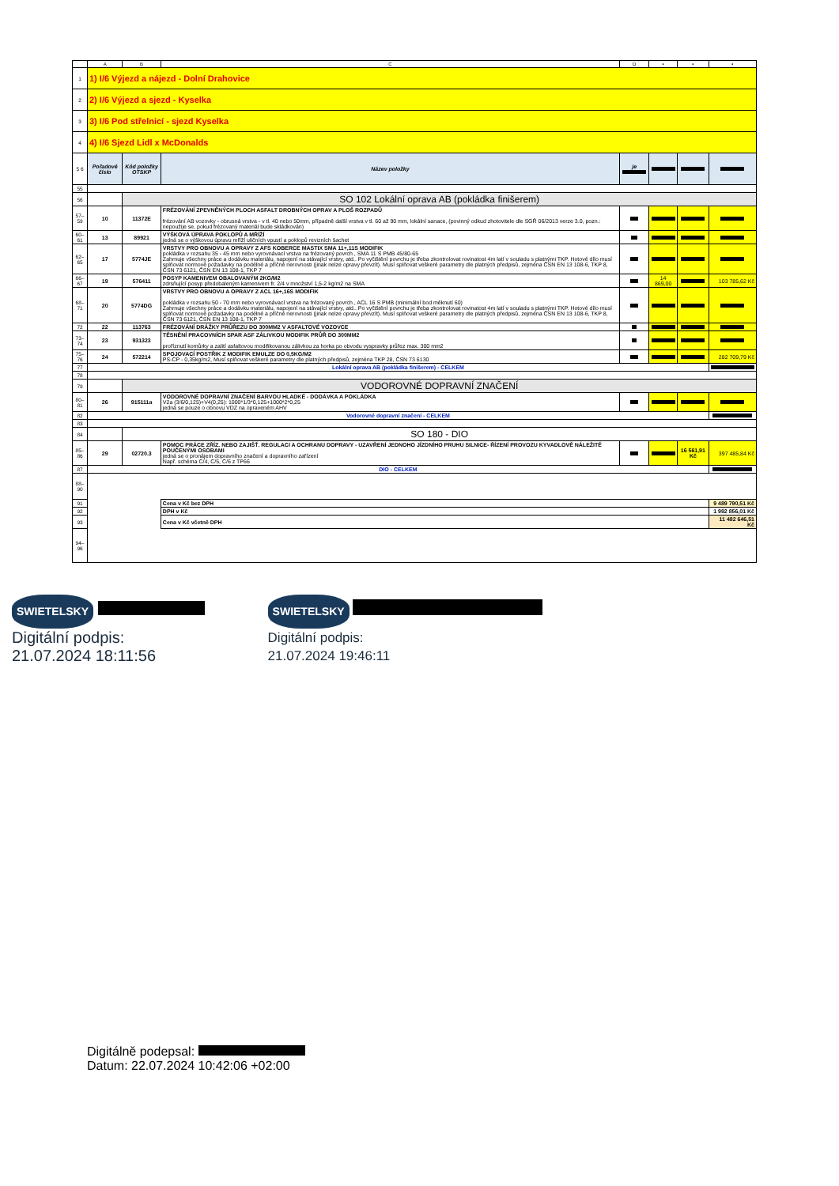| | A | B | C | D | ▪ | ▪ | ▪ |
| --- | --- | --- | --- | --- | --- | --- | --- |
| 1 | 1) I/6 Výjezd a nájezd - Dolní Drahovice | | | | | | |
| 2 | 2) I/6 Výjezd a sjezd - Kyselka | | | | | | |
| 3 | 3) I/6 Pod střelnicí - sjezd Kyselka | | | | | | |
| 4 | 4) I/6 Sjezd Lidl x McDonalds | | | | | | |
| 5 6 | Pořadové číslo | Kód položky OTSKP | Název položky | je | | | |
| 55 | | | | | | | |
| 56 | | SO 102 Lokální oprava AB (pokládka finišerem) | | | | | |
| 57–59 | 10 | 11372E | FRÉZOVÁNÍ ZPEVNĚNÝCH PLOCH ASFALT DROBNÝCH OPRAV A PLOŠ ROZPADŮ frézování AB vozovky - obrusná vrstva - v tl. 40 nebo 50mm, případně další vrstva v tl. 60 až 90 mm, lokální sanace, (povinný odkud zhotovitele dle SGŘ 06/2013 verze 3.0, pozn.: nepoužije se, pokud frézovaný materiál bude skládkován) | | | | |
| 60–61 | 13 | 89921 | VÝŠKOVÁ ÚPRAVA POKLOPŮ A MŘÍŽÍ jedná se o výškovou úpravu mříží uličních vpustí a poklopů revizních šachet | | | | |
| 62–65 | 17 | 5774JE | VRSTVY PRO OBNOVU A OPRAVY Z AFS KOBERCE MASTIX SMA 11+,11S MODIFIK pokládka v rozsahu 35 - 45 mm nebo vyrovnávací vrstva na frézovaný povrch , SMA 11 S PMB 45/80-65 Zahrnuje všechny práce a dodávku materiálu, napojení na stávající vrstvy, atd.. Po vyčištění povrchu je třeba zkontrolovat rovinatost 4m latí v souladu s platnými TKP. Hotové dílo musí splňovat normové požadavky na podélné a příčné nerovnosti (jinak nelze opravy převzít). Musí splňovat veškeré parametry dle platných předpisů, zejména ČSN EN 13 108-6, TKP 8, ČSN 73 6121, ČSN EN 13 108-1, TKP 7 | | | | |
| 66–67 | 19 | 576411 | POSYP KAMENIVEM OBALOVANÝM 2KG/M2 zdrsňující posyp předobaleným kamenivem fr. 2/4 v množství 1,5-2 kg/m2 na SMA | | 14 869,00 | | 103 785,62 Kč |
| 68–71 | 20 | 5774DG | VRSTVY PRO OBNOVU A OPRAVY Z ACL 16+,16S MODIFIK pokládka v rozsahu 50 - 70 mm nebo vyrovnávací vrstva na frézovaný povrch , ACL 16 S PMB (minimální bod měknutí 60) Zahrnuje všechny práce a dodávku materiálu, napojení na stávající vrstvy, atd.. Po vyčištění povrchu je třeba zkontrolovat rovinatost 4m latí v souladu s platnými TKP. Hotové dílo musí splňovat normové požadavky na podélné a příčné nerovnosti (jinak nelze opravy převzít). Musí splňovat veškeré parametry dle platných předpisů, zejména ČSN EN 13 108-6, TKP 8, ČSN 73 6121, ČSN EN 13 108-1, TKP 7 | | | | |
| 72 | 22 | 113763 | FRÉZOVÁNÍ DRÁŽKY PRŮŘEZU DO 300MM2 V ASFALTOVÉ VOZOVCE | | | | |
| 73–74 | 23 | 931323 | TĚSNĚNÍ PRACOVNÍCH SPAR ASF ZÁLIVKOU MODIFIK PRŮŘ DO 300MM2 proříznutí komůrky a zalití asfaltovou modifikovanou zálivkou za horka po obvodu vyspravky průřez max. 300 mm2 | | | | |
| 75–76 | 24 | 572214 | SPOJOVACÍ POSTŘIK Z MODIFIK EMULZE DO 0,5KG/M2 PS-CP - 0,35kg/m2, Musí splňovat veškeré parametry dle platných předpisů, zejména TKP 28, ČSN 73 6130 | | | | 282 709,79 Kč |
| 77 | Lokální oprava AB (pokládka finišerem) - CELKEM | | | | | | |
| 78 | | | | | | | |
| 79 | | VODOROVNÉ DOPRAVNÍ ZNAČENÍ | | | | | |
| 80–81 | 26 | 915111a | VODOROVNÉ DOPRAVNÍ ZNAČENÍ BARVOU HLADKÉ - DODÁVKA A POKLÁDKA V2a (3/6/0,125)+V4(0,25): 1000*1/3*0,125+1000*2*0,25 jedná se pouze o obnovu VDZ na opraveném AHV | | | | |
| 82 | Vodorovné dopravní značení - CELKEM | | | | | | |
| 83 | | | | | | | |
| 84 | | SO 180 - DIO | | | | | |
| 85–86 | 29 | 02720.3 | POMOC PRÁCE ZŘÍZ. NEBO ZAJIŠŤ. REGULACI A OCHRANU DOPRAVY - UZAVŘENÍ JEDNOHO JÍZDNÍHO PRUHU SILNICE- ŘÍZENÍ PROVOZU KYVADLOVĚ NÁLEŽITĚ POUČENÝMI OSOBAMI jedná se o pronájem dopravního značení a dopravního zařízení Např. schéma C/4, C/5, C/6 z TP66 | | | 16 561,91 Kč | 397 485,84 Kč |
| 87 | DIO - CELKEM | | | | | | |
| 88–90 | | | | | | | |
| 91 | | | Cena v Kč bez DPH | | | | 9 489 790,51 Kč |
| 92 | | | DPH v Kč | | | | 1 992 856,01 Kč |
| 93 | | | Cena v Kč včetně DPH | | | | 11 482 646,51 Kč |
| 94–96 | | | | | | | |
SWIETELSKY
Digitální podpis:
21.07.2024 18:11:56
SWIETELSKY
Digitální podpis:
21.07.2024 19:46:11
Digitálně podepsal:
Datum: 22.07.2024 10:42:06 +02:00